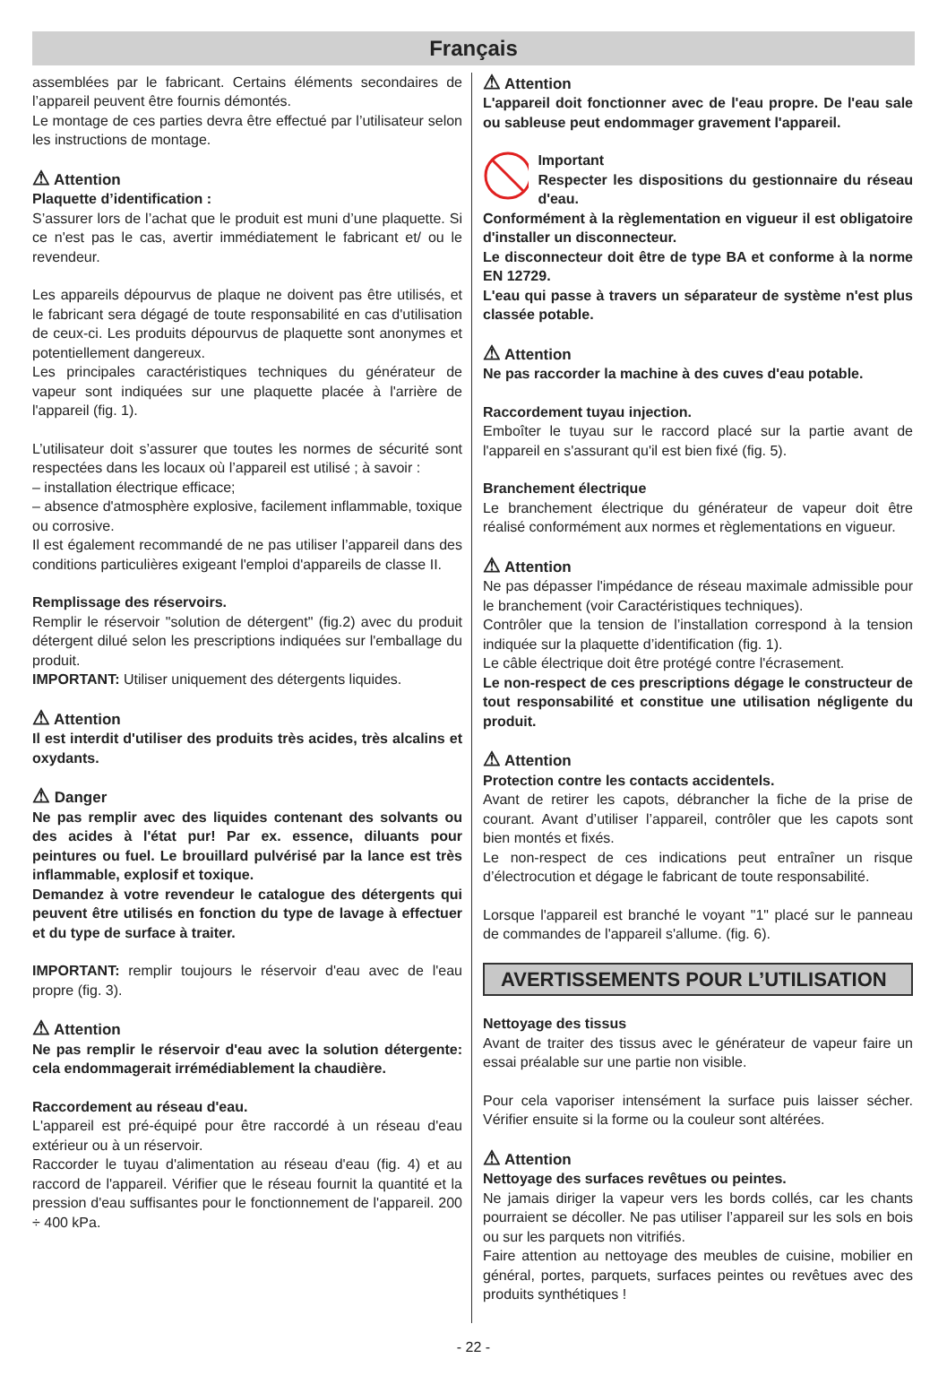Français
assemblées par le fabricant. Certains éléments secondaires de l’appareil peuvent être fournis démontés.
Le montage de ces parties devra être effectué par l’utilisateur selon les instructions de montage.
⚠ Attention
Plaquette d’identification :
S’assurer lors de l’achat que le produit est muni d’une plaquette. Si ce n'est pas le cas, avertir immédiatement le fabricant et/ ou le revendeur.
Les appareils dépourvus de plaque ne doivent pas être utilisés, et le fabricant sera dégagé de toute responsabilité en cas d'utilisation de ceux-ci. Les produits dépourvus de plaquette sont anonymes et potentiellement dangereux.
Les principales caractéristiques techniques du générateur de vapeur sont indiquées sur une plaquette placée à l'arrière de l'appareil (fig. 1).
L’utilisateur doit s’assurer que toutes les normes de sécurité sont respectées dans les locaux où l’appareil est utilisé ; à savoir :
– installation électrique efficace;
– absence d'atmosphère explosive, facilement inflammable, toxique ou corrosive.
Il est également recommandé de ne pas utiliser l’appareil dans des conditions particulières exigeant l'emploi d'appareils de classe II.
Remplissage des réservoirs.
Remplir le réservoir "solution de détergent" (fig.2) avec du produit détergent dilué selon les prescriptions indiquées sur l'emballage du produit.
IMPORTANT: Utiliser uniquement des détergents liquides.
⚠ Attention
Il est interdit d'utiliser des produits très acides, très alcalins et oxydants.
⚠ Danger
Ne pas remplir avec des liquides contenant des solvants ou des acides à l'état pur! Par ex. essence, diluants pour peintures ou fuel. Le brouillard pulvérisé par la lance est très inflammable, explosif et toxique.
Demandez à votre revendeur le catalogue des détergents qui peuvent être utilisés en fonction du type de lavage à effectuer et du type de surface à traiter.
IMPORTANT: remplir toujours le réservoir d'eau avec de l'eau propre (fig. 3).
⚠ Attention
Ne pas remplir le réservoir d'eau avec la solution détergente: cela endommagerait irrémédiablement la chaudière.
Raccordement au réseau d'eau.
L'appareil est pré-équipé pour être raccordé à un réseau d'eau extérieur ou à un réservoir.
Raccorder le tuyau d'alimentation au réseau d'eau (fig. 4) et au raccord de l'appareil. Vérifier que le réseau fournit la quantité et la pression d'eau suffisantes pour le fonctionnement de l'appareil. 200 ÷ 400 kPa.
⚠ Attention
L'appareil doit fonctionner avec de l'eau propre. De l'eau sale ou sableuse peut endommager gravement l'appareil.
Important
Respecter les dispositions du gestionnaire du réseau d'eau.
Conformément à la règlementation en vigueur il est obligatoire d'installer un disconnecteur.
Le disconnecteur doit être de type BA et conforme à la norme EN 12729.
L'eau qui passe à travers un séparateur de système n'est plus classée potable.
⚠ Attention
Ne pas raccorder la machine à des cuves d'eau potable.
Raccordement tuyau injection.
Emboîter le tuyau sur le raccord placé sur la partie avant de l'appareil en s'assurant qu'il est bien fixé (fig. 5).
Branchement électrique
Le branchement électrique du générateur de vapeur doit être réalisé conformément aux normes et règlementations en vigueur.
⚠ Attention
Ne pas dépasser l'impédance de réseau maximale admissible pour le branchement (voir Caractéristiques techniques).
Contrôler que la tension de l’installation correspond à la tension indiquée sur la plaquette d’identification (fig. 1).
Le câble électrique doit être protégé contre l'écrasement.
Le non-respect de ces prescriptions dégage le constructeur de tout responsabilité et constitue une utilisation négligente du produit.
⚠ Attention
Protection contre les contacts accidentels.
Avant de retirer les capots, débrancher la fiche de la prise de courant. Avant d’utiliser l’appareil, contrôler que les capots sont bien montés et fixés.
Le non-respect de ces indications peut entraîner un risque d’électrocution et dégage le fabricant de toute responsabilité.
Lorsque l'appareil est branché le voyant "1" placé sur le panneau de commandes de l'appareil s'allume. (fig. 6).
AVERTISSEMENTS POUR L’UTILISATION
Nettoyage des tissus
Avant de traiter des tissus avec le générateur de vapeur faire un essai préalable sur une partie non visible.
Pour cela vaporiser intensément la surface puis laisser sécher. Vérifier ensuite si la forme ou la couleur sont altérées.
⚠ Attention
Nettoyage des surfaces revêtues ou peintes.
Ne jamais diriger la vapeur vers les bords collés, car les chants pourraient se décoller. Ne pas utiliser l’appareil sur les sols en bois ou sur les parquets non vitrifiés.
Faire attention au nettoyage des meubles de cuisine, mobilier en général, portes, parquets, surfaces peintes ou revêtues avec des produits synthétiques !
- 22 -